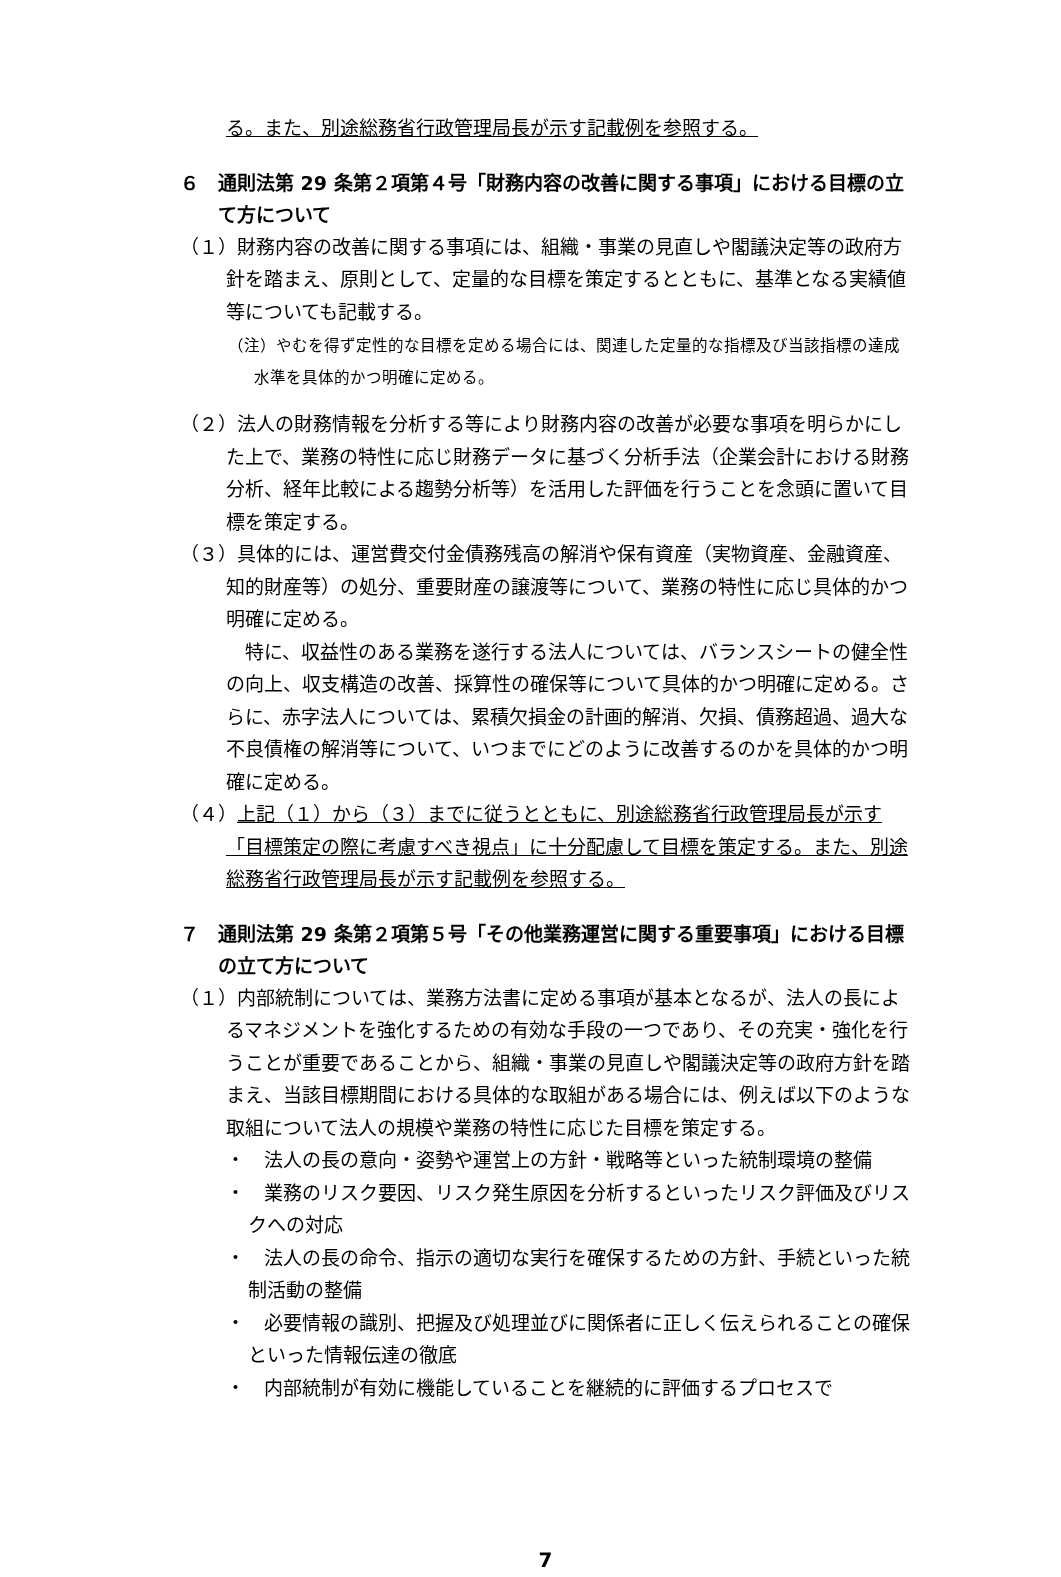る。また、別途総務省行政管理局長が示す記載例を参照する。
６　通則法第 29 条第２項第４号「財務内容の改善に関する事項」における目標の立て方について
（１）財務内容の改善に関する事項には、組織・事業の見直しや閣議決定等の政府方針を踏まえ、原則として、定量的な目標を策定するとともに、基準となる実績値等についても記載する。
（注）やむを得ず定性的な目標を定める場合には、関連した定量的な指標及び当該指標の達成水準を具体的かつ明確に定める。
（２）法人の財務情報を分析する等により財務内容の改善が必要な事項を明らかにした上で、業務の特性に応じ財務データに基づく分析手法（企業会計における財務分析、経年比較による趨勢分析等）を活用した評価を行うことを念頭に置いて目標を策定する。
（３）具体的には、運営費交付金債務残高の解消や保有資産（実物資産、金融資産、知的財産等）の処分、重要財産の譲渡等について、業務の特性に応じ具体的かつ明確に定める。
特に、収益性のある業務を遂行する法人については、バランスシートの健全性の向上、収支構造の改善、採算性の確保等について具体的かつ明確に定める。さらに、赤字法人については、累積欠損金の計画的解消、欠損、債務超過、過大な不良債権の解消等について、いつまでにどのように改善するのかを具体的かつ明確に定める。
（４）上記（１）から（３）までに従うとともに、別途総務省行政管理局長が示す「目標策定の際に考慮すべき視点」に十分配慮して目標を策定する。また、別途総務省行政管理局長が示す記載例を参照する。
７　通則法第 29 条第２項第５号「その他業務運営に関する重要事項」における目標の立て方について
（１）内部統制については、業務方法書に定める事項が基本となるが、法人の長によるマネジメントを強化するための有効な手段の一つであり、その充実・強化を行うことが重要であることから、組織・事業の見直しや閣議決定等の政府方針を踏まえ、当該目標期間における具体的な取組がある場合には、例えば以下のような取組について法人の規模や業務の特性に応じた目標を策定する。
・　法人の長の意向・姿勢や運営上の方針・戦略等といった統制環境の整備
・　業務のリスク要因、リスク発生原因を分析するといったリスク評価及びリスクへの対応
・　法人の長の命令、指示の適切な実行を確保するための方針、手続といった統制活動の整備
・　必要情報の識別、把握及び処理並びに関係者に正しく伝えられることの確保といった情報伝達の徹底
・　内部統制が有効に機能していることを継続的に評価するプロセスで
7